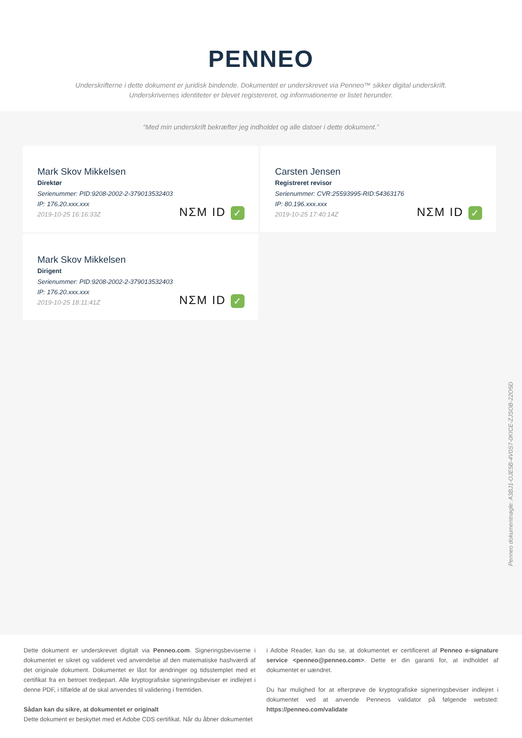PENNEO
Underskrifterne i dette dokument er juridisk bindende. Dokumentet er underskrevet via Penneo™ sikker digital underskrift.
Underskrivernes identiteter er blevet registereret, og informationerne er listet herunder.
“Med min underskrift bekræfter jeg indholdet og alle datoer i dette dokument.”
Mark Skov Mikkelsen
Direktør
Serienummer: PID:9208-2002-2-379013532403
IP: 176.20.xxx.xxx
2019-10-25 16:16:33Z
NΣM ID ✓
Carsten Jensen
Registreret revisor
Serienummer: CVR:25593995-RID:54363176
IP: 80.196.xxx.xxx
2019-10-25 17:40:14Z
NΣM ID ✓
Mark Skov Mikkelsen
Dirigent
Serienummer: PID:9208-2002-2-379013532403
IP: 176.20.xxx.xxx
2019-10-25 18:11:41Z
NΣM ID ✓
Penneo dokumentnøgle: A3BJ1-OJE5B-4V0S7-0KICE-ZJSOB-22O5D
Dette dokument er underskrevet digitalt via Penneo.com. Signeringsbeviserne i dokumentet er sikret og valideret ved anvendelse af den matematiske hashværdi af det originale dokument. Dokumentet er låst for ændringer og tidsstemplet med et certifikat fra en betroet tredjepart. Alle kryptografiske signeringsbeviser er indlejret i denne PDF, i tilfælde af de skal anvendes til validering i fremtiden.
Sådan kan du sikre, at dokumentet er originalt
Dette dokument er beskyttet med et Adobe CDS certifikat. Når du åbner dokumentet
i Adobe Reader, kan du se, at dokumentet er certificeret af Penneo e-signature service <penneo@penneo.com>. Dette er din garanti for, at indholdet af dokumentet er uændret.
Du har mulighed for at efterprøve de kryptografiske signeringsbeviser indlejret i dokumentet ved at anvende Penneos validator på følgende websted: https://penneo.com/validate